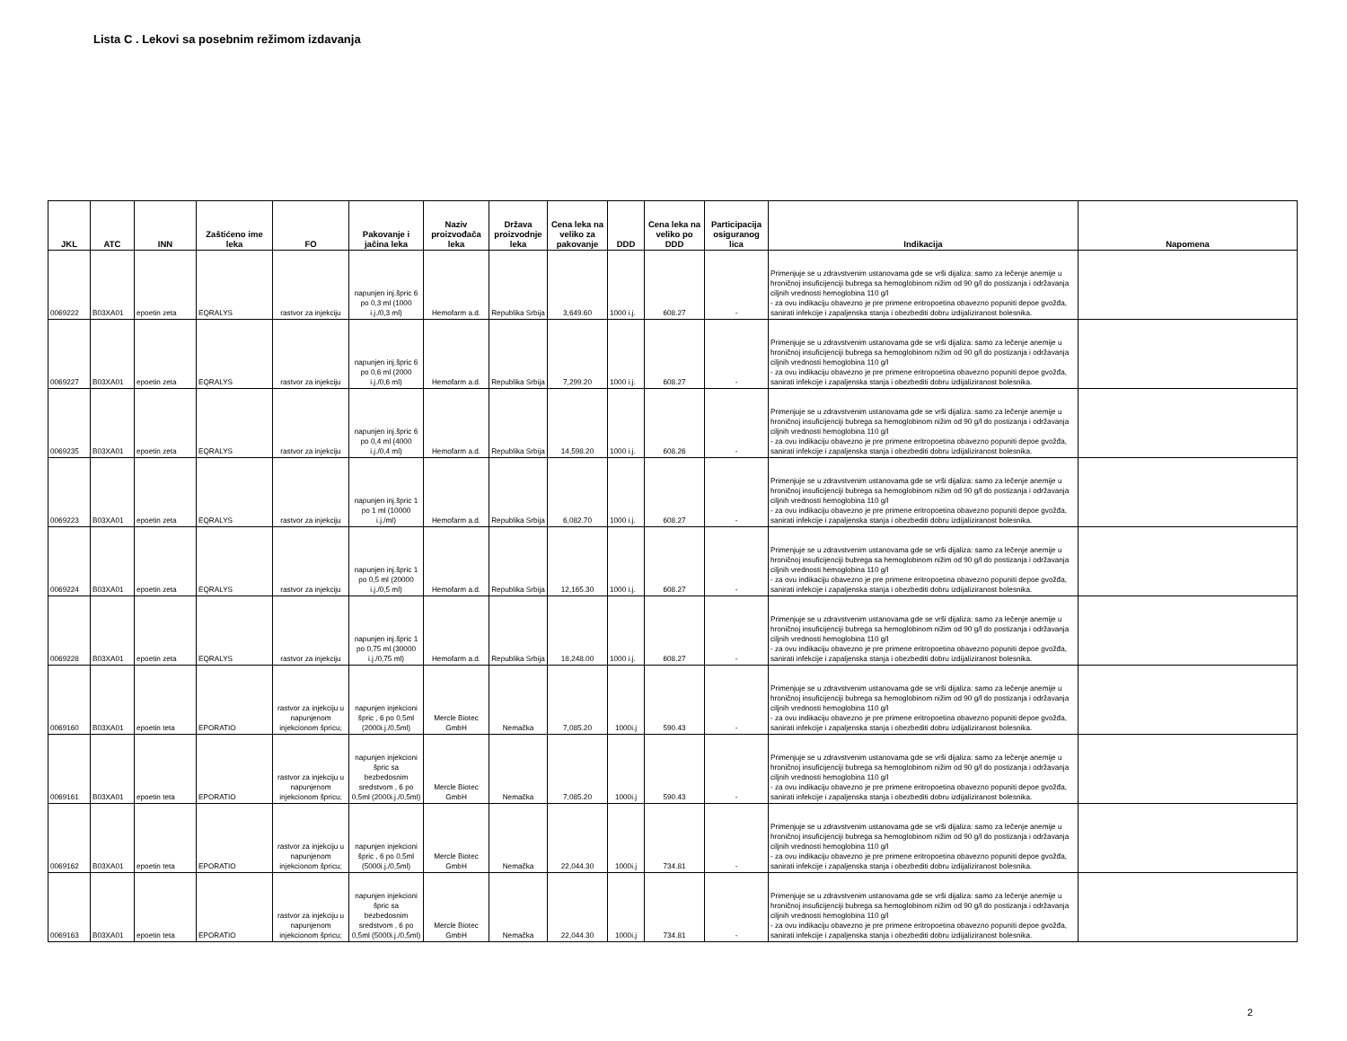Lista C . Lekovi sa posebnim režimom izdavanja
| JKL | ATC | INN | Zaštićeno ime leka | FO | Pakovanje i jačina leka | Naziv proizvođača leka | Država proizvodnje leka | Cena leka na veliko za pakovanje | DDD | Cena leka na veliko po DDD | Participacija osiguranog lica | Indikacija | Napomena |
| --- | --- | --- | --- | --- | --- | --- | --- | --- | --- | --- | --- | --- | --- |
| 0069222 | B03XA01 | epoetin zeta | EQRALYS | rastvor za injekciju | napunjen inj.špric 6 po 0,3 ml (1000 i.j./0,3 ml) | Hemofarm a.d. | Republika Srbija | 3,649.60 | 1000 i.j. | 608.27 | - | Primenjuje se u zdravstvenim ustanovama gde se vrši dijaliza: samo za lečenje anemije u hroničnoj insuficijenciji bubrega sa hemoglobinom nižim od 90 g/l do postizanja i održavanja ciljnih vrednosti hemoglobina 110 g/l - za ovu indikaciju obavezno je pre primene eritropoetina obavezno popuniti depoe gvožđa, sanirati infekcije i zapaljenska stanja i obezbediti dobru izdijaliziranost bolesnika. | |
| 0069227 | B03XA01 | epoetin zeta | EQRALYS | rastvor za injekciju | napunjen inj.špric 6 po 0,6 ml (2000 i.j./0,6 ml) | Hemofarm a.d. | Republika Srbija | 7,299.20 | 1000 i.j. | 608.27 | - | Primenjuje se u zdravstvenim ustanovama gde se vrši dijaliza: samo za lečenje anemije u hroničnoj insuficijenciji bubrega sa hemoglobinom nižim od 90 g/l do postizanja i održavanja ciljnih vrednosti hemoglobina 110 g/l - za ovu indikaciju obavezno je pre primene eritropoetina obavezno popuniti depoe gvožđa, sanirati infekcije i zapaljenska stanja i obezbediti dobru izdijaliziranost bolesnika. | |
| 0069235 | B03XA01 | epoetin zeta | EQRALYS | rastvor za injekciju | napunjen inj.špric 6 po 0,4 ml (4000 i.j./0,4 ml) | Hemofarm a.d. | Republika Srbija | 14,598.20 | 1000 i.j. | 608.26 | - | Primenjuje se u zdravstvenim ustanovama gde se vrši dijaliza: samo za lečenje anemije u hroničnoj insuficijenciji bubrega sa hemoglobinom nižim od 90 g/l do postizanja i održavanja ciljnih vrednosti hemoglobina 110 g/l - za ovu indikaciju obavezno je pre primene eritropoetina obavezno popuniti depoe gvožđa, sanirati infekcije i zapaljenska stanja i obezbediti dobru izdijaliziranost bolesnika. | |
| 0069223 | B03XA01 | epoetin zeta | EQRALYS | rastvor za injekciju | napunjen inj.špric 1 po 1 ml (10000 i.j./ml) | Hemofarm a.d. | Republika Srbija | 6,082.70 | 1000 i.j. | 608.27 | - | Primenjuje se u zdravstvenim ustanovama gde se vrši dijaliza: samo za lečenje anemije u hroničnoj insuficijenciji bubrega sa hemoglobinom nižim od 90 g/l do postizanja i održavanja ciljnih vrednosti hemoglobina 110 g/l - za ovu indikaciju obavezno je pre primene eritropoetina obavezno popuniti depoe gvožđa, sanirati infekcije i zapaljenska stanja i obezbediti dobru izdijaliziranost bolesnika. | |
| 0069224 | B03XA01 | epoetin zeta | EQRALYS | rastvor za injekciju | napunjen inj.špric 1 po 0,5 ml (20000 i.j./0,5 ml) | Hemofarm a.d. | Republika Srbija | 12,165.30 | 1000 i.j. | 608.27 | - | Primenjuje se u zdravstvenim ustanovama gde se vrši dijaliza: samo za lečenje anemije u hroničnoj insuficijenciji bubrega sa hemoglobinom nižim od 90 g/l do postizanja i održavanja ciljnih vrednosti hemoglobina 110 g/l - za ovu indikaciju obavezno je pre primene eritropoetina obavezno popuniti depoe gvožđa, sanirati infekcije i zapaljenska stanja i obezbediti dobru izdijaliziranost bolesnika. | |
| 0069228 | B03XA01 | epoetin zeta | EQRALYS | rastvor za injekciju | napunjen inj.špric 1 po 0,75 ml (30000 i.j./0,75 ml) | Hemofarm a.d. | Republika Srbija | 18,248.00 | 1000 i.j. | 608.27 | - | Primenjuje se u zdravstvenim ustanovama gde se vrši dijaliza: samo za lečenje anemije u hroničnoj insuficijenciji bubrega sa hemoglobinom nižim od 90 g/l do postizanja i održavanja ciljnih vrednosti hemoglobina 110 g/l - za ovu indikaciju obavezno je pre primene eritropoetina obavezno popuniti depoe gvožđa, sanirati infekcije i zapaljenska stanja i obezbediti dobru izdijaliziranost bolesnika. | |
| 0069160 | B03XA01 | epoetin teta | EPORATIO | rastvor za injekciju u napunjenom injekcionom špricu; | napunjen injekcioni špric , 6 po 0,5ml (2000i.j./0,5ml) | Mercle Biotec GmbH | Nemačka | 7,085.20 | 1000i.j | 590.43 | - | Primenjuje se u zdravstvenim ustanovama gde se vrši dijaliza: samo za lečenje anemije u hroničnoj insuficijenciji bubrega sa hemoglobinom nižim od 90 g/l do postizanja i održavanja ciljnih vrednosti hemoglobina 110 g/l - za ovu indikaciju obavezno je pre primene eritropoetina obavezno popuniti depoe gvožđa, sanirati infekcije i zapaljenska stanja i obezbediti dobru izdijaliziranost bolesnika. | |
| 0069161 | B03XA01 | epoetin teta | EPORATIO | rastvor za injekciju u napunjenom injekcionom špricu; | napunjen injekcioni špric sa bezbedosnim sredstvom , 6 po 0,5ml (2000i.j./0,5ml) | Mercle Biotec GmbH | Nemačka | 7,085.20 | 1000i.j | 590.43 | - | Primenjuje se u zdravstvenim ustanovama gde se vrši dijaliza: samo za lečenje anemije u hroničnoj insuficijenciji bubrega sa hemoglobinom nižim od 90 g/l do postizanja i održavanja ciljnih vrednosti hemoglobina 110 g/l - za ovu indikaciju obavezno je pre primene eritropoetina obavezno popuniti depoe gvožđa, sanirati infekcije i zapaljenska stanja i obezbediti dobru izdijaliziranost bolesnika. | |
| 0069162 | B03XA01 | epoetin teta | EPORATIO | rastvor za injekciju u napunjenom injekcionom špricu; | napunjen injekcioni špric , 6 po 0,5ml (5000i.j./0,5ml) | Mercle Biotec GmbH | Nemačka | 22,044.30 | 1000i.j | 734.81 | - | Primenjuje se u zdravstvenim ustanovama gde se vrši dijaliza: samo za lečenje anemije u hroničnoj insuficijenciji bubrega sa hemoglobinom nižim od 90 g/l do postizanja i održavanja ciljnih vrednosti hemoglobina 110 g/l - za ovu indikaciju obavezno je pre primene eritropoetina obavezno popuniti depoe gvožđa, sanirati infekcije i zapaljenska stanja i obezbediti dobru izdijaliziranost bolesnika. | |
| 0069163 | B03XA01 | epoetin teta | EPORATIO | rastvor za injekciju u napunjenom injekcionom špricu; | napunjen injekcioni špric sa bezbedosnim sredstvom , 6 po 0,5ml (5000i.j./0,5ml) | Mercle Biotec GmbH | Nemačka | 22,044.30 | 1000i.j | 734.81 | - | Primenjuje se u zdravstvenim ustanovama gde se vrši dijaliza: samo za lečenje anemije u hroničnoj insuficijenciji bubrega sa hemoglobinom nižim od 90 g/l do postizanja i održavanja ciljnih vrednosti hemoglobina 110 g/l - za ovu indikaciju obavezno je pre primene eritropoetina obavezno popuniti depoe gvožđa, sanirati infekcije i zapaljenska stanja i obezbediti dobru izdijaliziranost bolesnika. | |
2